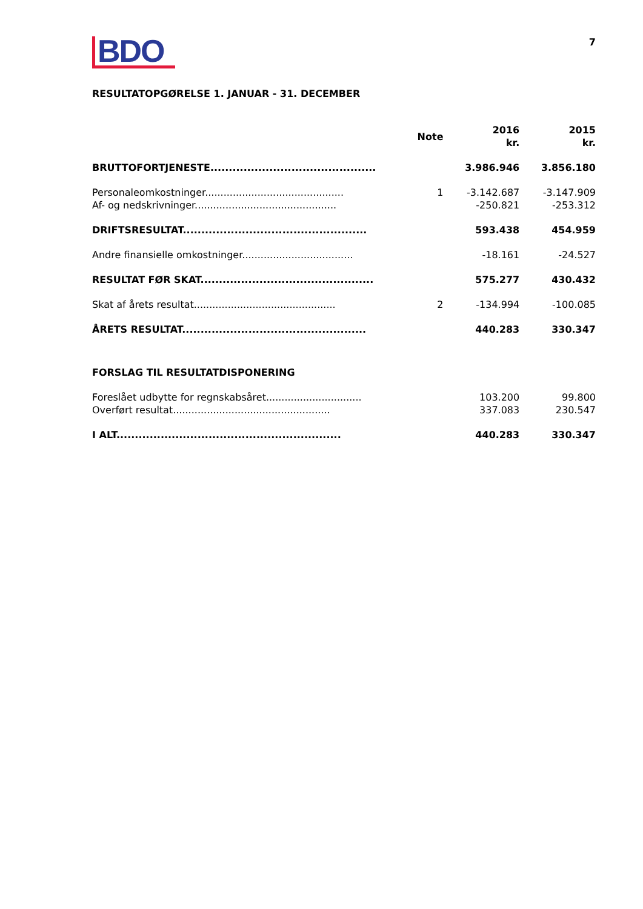BDO
7
RESULTATOPGØRELSE 1. JANUAR - 31. DECEMBER
| | Note | 2016 kr. | 2015 kr. |
| --- | --- | --- | --- |
| BRUTTOFORTJENESTE............................................. | | 3.986.946 | 3.856.180 |
| Personaleomkostninger............................................. | 1 | -3.142.687 | -3.147.909 |
| Af- og nedskrivninger.............................................. | | -250.821 | -253.312 |
| DRIFTSRESULTAT.................................................. | | 593.438 | 454.959 |
| Andre finansielle omkostninger.................................... | | -18.161 | -24.527 |
| RESULTAT FØR SKAT............................................... | | 575.277 | 430.432 |
| Skat af årets resultat.............................................. | 2 | -134.994 | -100.085 |
| ÅRETS RESULTAT.................................................. | | 440.283 | 330.347 |
| FORSLAG TIL RESULTATDISPONERING | | | |
| Foreslået udbytte for regnskabsåret............................... | | 103.200 | 99.800 |
| Overført resultat................................................... | | 337.083 | 230.547 |
| I ALT............................................................. | | 440.283 | 330.347 |